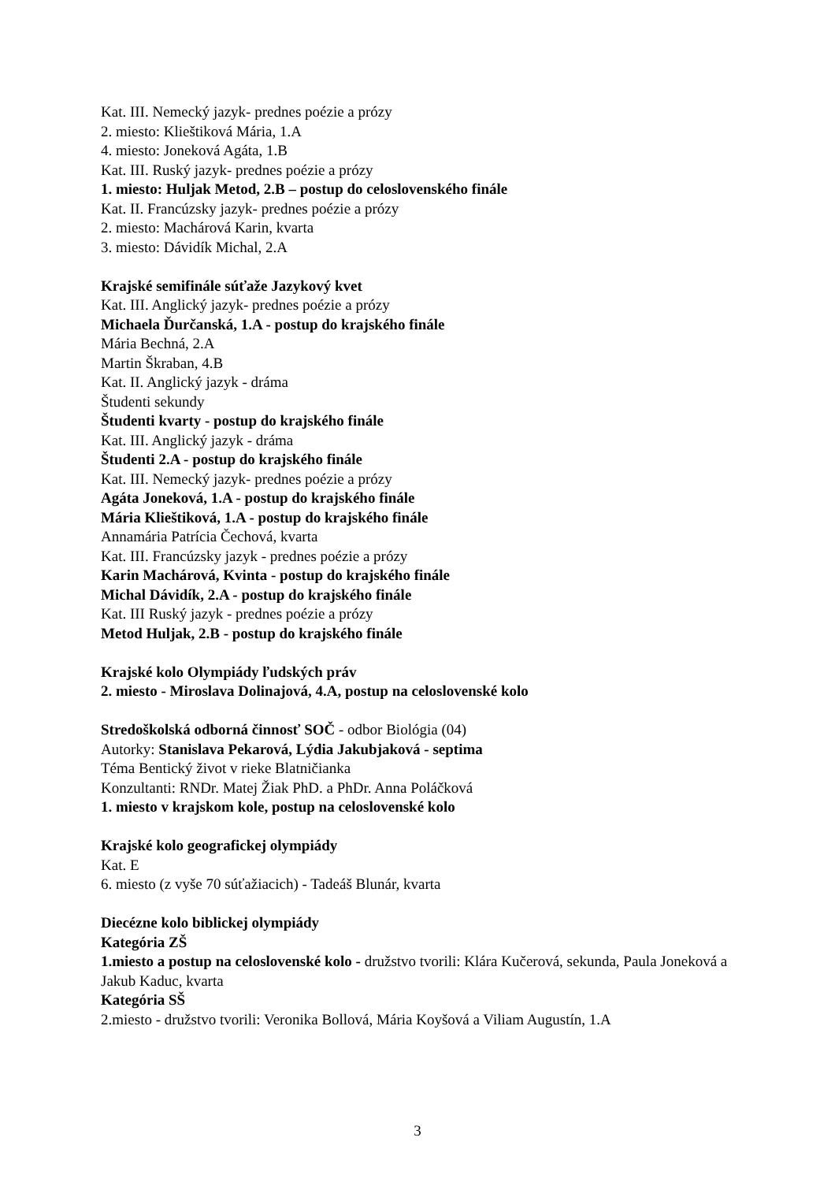Kat. III. Nemecký jazyk- prednes poézie a prózy
2. miesto: Klieštiková Mária, 1.A
4. miesto: Joneková Agáta, 1.B
Kat. III. Ruský jazyk- prednes poézie a prózy
1. miesto: Huljak Metod, 2.B – postup do celoslovenského finále
Kat. II. Francúzsky jazyk- prednes poézie a prózy
2. miesto: Machárová Karin, kvarta
3. miesto: Dávidík Michal, 2.A
Krajské semifinále súťaže Jazykový kvet
Kat. III. Anglický jazyk- prednes poézie a prózy
Michaela Ďurčanská, 1.A - postup do krajského finále
Mária Bechná, 2.A
Martin Škraban, 4.B
Kat. II. Anglický jazyk - dráma
Študenti sekundy
Študenti kvarty - postup do krajského finále
Kat. III. Anglický jazyk - dráma
Študenti 2.A - postup do krajského finále
Kat. III. Nemecký jazyk- prednes poézie a prózy
Agáta Joneková, 1.A - postup do krajského finále
Mária Klieštiková, 1.A - postup do krajského finále
Annamária Patrícia Čechová, kvarta
Kat. III. Francúzsky jazyk - prednes poézie a prózy
Karin Machárová, Kvinta - postup do krajského finále
Michal Dávidík, 2.A - postup do krajského finále
Kat. III Ruský jazyk - prednes poézie a prózy
Metod Huljak, 2.B - postup do krajského finále
Krajské kolo Olympiády ľudských práv
2. miesto - Miroslava Dolinajová, 4.A, postup na celoslovenské kolo
Stredoškolská odborná činnosť SOČ - odbor Biológia (04)
Autorky: Stanislava Pekarová, Lýdia Jakubjaková - septima
Téma Bentický život v rieke Blatničianka
Konzultanti: RNDr. Matej Žiak PhD. a PhDr. Anna Poláčková
1. miesto v krajskom kole, postup na celoslovenské kolo
Krajské kolo geografickej olympiády
Kat. E
6. miesto (z vyše 70 súťažiacich) - Tadeáš Blunár, kvarta
Diecézne kolo biblickej olympiády
Kategória ZŠ
1.miesto a postup na celoslovenské kolo - družstvo tvorili: Klára Kučerová, sekunda, Paula Joneková a Jakub Kaduc, kvarta
Kategória SŠ
2.miesto - družstvo tvorili: Veronika Bollová, Mária Koyšová a Viliam Augustín, 1.A
3